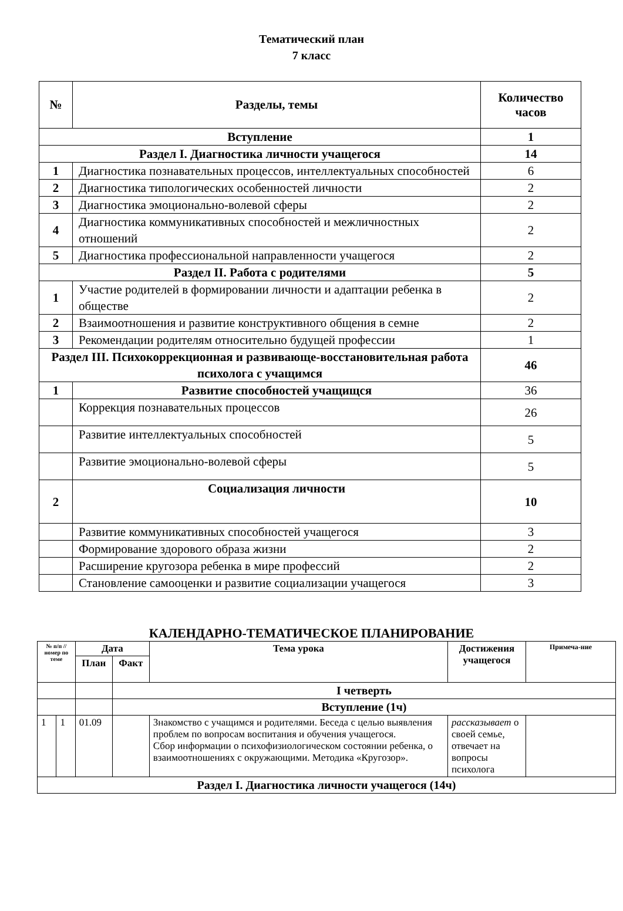Тематический план
7 класс
| № | Разделы, темы | Количество часов |
| --- | --- | --- |
| Вступление | | 1 |
| Раздел I. Диагностика личности учащегося | | 14 |
| 1 | Диагностика познавательных процессов, интеллектуальных способностей | 6 |
| 2 | Диагностика типологических особенностей личности | 2 |
| 3 | Диагностика эмоционально-волевой сферы | 2 |
| 4 | Диагностика коммуникативных способностей и межличностных отношений | 2 |
| 5 | Диагностика профессиональной направленности учащегося | 2 |
| Раздел II. Работа с родителями | | 5 |
| 1 | Участие родителей в формировании личности и адаптации ребенка в обществе | 2 |
| 2 | Взаимоотношения и развитие конструктивного общения в семне | 2 |
| 3 | Рекомендации родителям относительно будущей профессии | 1 |
| Раздел III. Психокоррекционная и развивающе-восстановительная работа психолога с учащимся | | 46 |
| 1 | Развитие способностей учащищся | 36 |
| | Коррекция познавательных процессов | 26 |
| | Развитие интеллектуальных способностей | 5 |
| | Развитие эмоционально-волевой сферы | 5 |
| 2 | Социализация личности | 10 |
| | Развитие коммуникативных способностей учащегося | 3 |
| | Формирование здорового образа жизни | 2 |
| | Расширение кругозора ребенка в мире профессий | 2 |
| | Становление самооценки и развитие социализации учащегося | 3 |
КАЛЕНДАРНО-ТЕМАТИЧЕСКОЕ ПЛАНИРОВАНИЕ
| № п/п // номер по теме | | Дата | | Тема урока | Достижения учащегося | Примеча-ние |
| --- | --- | --- | --- | --- | --- | --- |
| | | План | Факт | | | |
| | | | I четверть | | | |
| | | | Вступление (1ч) | | | |
| 1 | 1 | 01.09 | | Знакомство с учащимся и родителями. Беседа с целью выявления проблем по вопросам воспитания и обучения учащегося. Сбор информации о психофизиологическом состоянии ребенка, о взаимоотношениях с окружающими. Методика «Кругозор». | рассказывает о своей семье, отвечает на вопросы психолога | |
| Раздел I. Диагностика личности учащегося (14ч) | | | | | | |